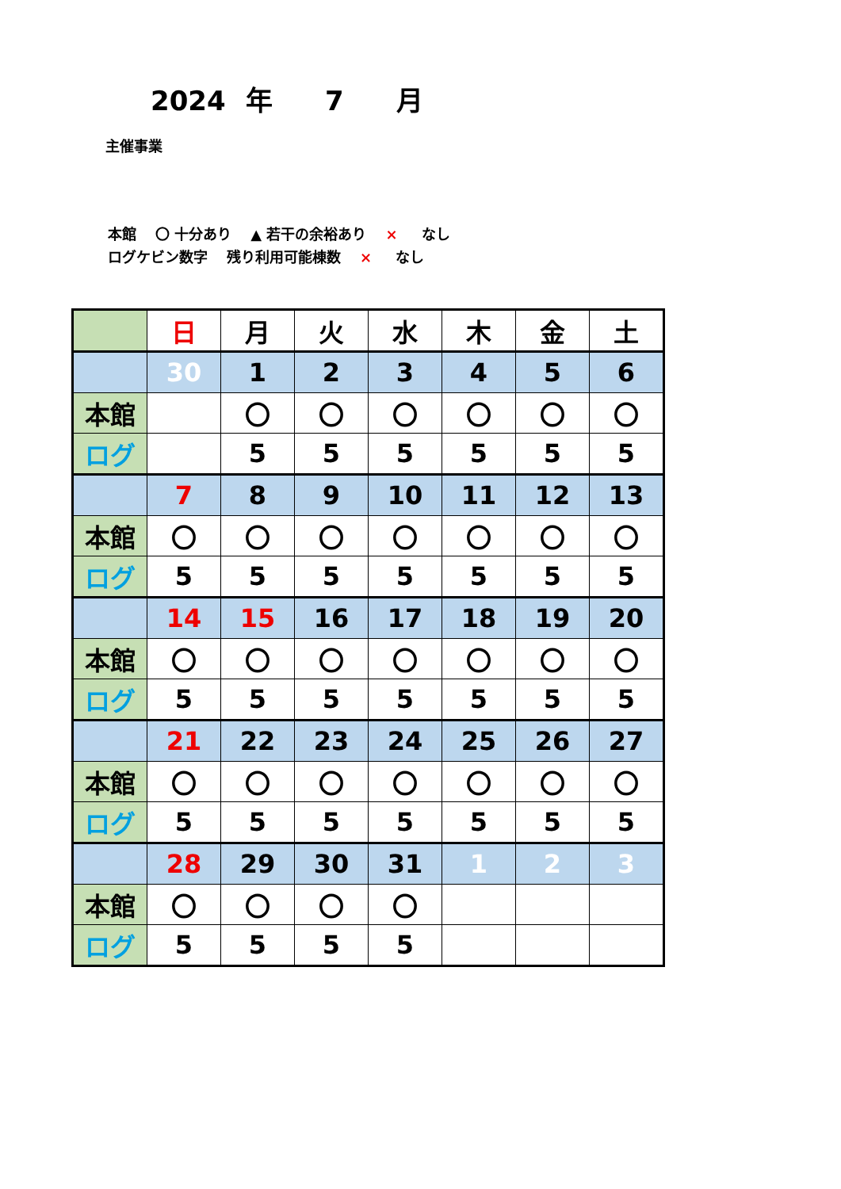2024 年 7 月
主催事業
本館 〇 十分あり ▲ 若干の余裕あり × なし
ログケビン数字 残り利用可能棟数 × なし
| | 日 | 月 | 火 | 水 | 木 | 金 | 土 |
| | 30 | 1 | 2 | 3 | 4 | 5 | 6 |
| 本館 | | 〇 | 〇 | 〇 | 〇 | 〇 | 〇 |
| ログ | | 5 | 5 | 5 | 5 | 5 | 5 |
| | 7 | 8 | 9 | 10 | 11 | 12 | 13 |
| 本館 | 〇 | 〇 | 〇 | 〇 | 〇 | 〇 | 〇 |
| ログ | 5 | 5 | 5 | 5 | 5 | 5 | 5 |
| | 14 | 15 | 16 | 17 | 18 | 19 | 20 |
| 本館 | 〇 | 〇 | 〇 | 〇 | 〇 | 〇 | 〇 |
| ログ | 5 | 5 | 5 | 5 | 5 | 5 | 5 |
| | 21 | 22 | 23 | 24 | 25 | 26 | 27 |
| 本館 | 〇 | 〇 | 〇 | 〇 | 〇 | 〇 | 〇 |
| ログ | 5 | 5 | 5 | 5 | 5 | 5 | 5 |
| | 28 | 29 | 30 | 31 | 1 | 2 | 3 |
| 本館 | 〇 | 〇 | 〇 | 〇 | | | |
| ログ | 5 | 5 | 5 | 5 | | | |